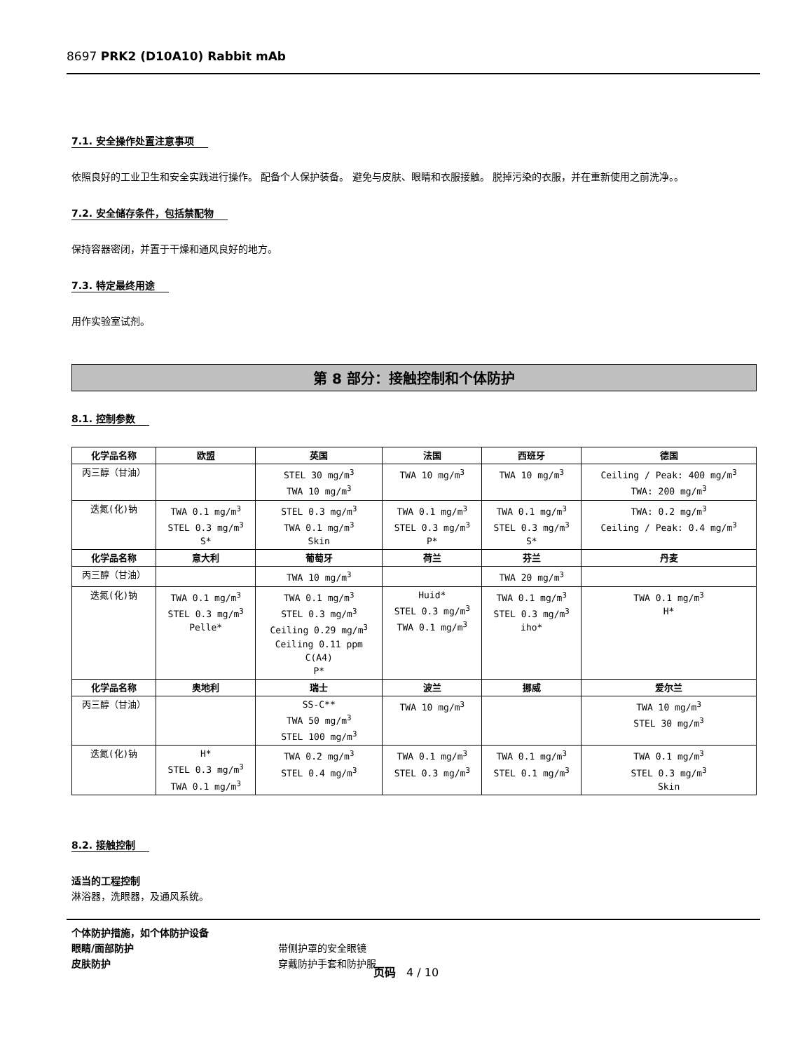8697 PRK2 (D10A10) Rabbit mAb
7.1. 安全操作处置注意事项
依照良好的工业卫生和安全实践进行操作。 配备个人保护装备。 避免与皮肤、眼睛和衣服接触。 脱掉污染的衣服，并在重新使用之前洗净。。
7.2. 安全储存条件，包括禁配物
保持容器密闭，并置于干燥和通风良好的地方。
7.3. 特定最终用途
用作实验室试剂。
第 8 部分：接触控制和个体防护
8.1. 控制参数
| 化学品名称 | 欧盟 | 英国 | 法国 | 西班牙 | 德国 |
| --- | --- | --- | --- | --- | --- |
| 丙三醇（甘油） | | STEL 30 mg/m<sup>3</sup> TWA 10 mg/m<sup>3</sup> | TWA 10 mg/m<sup>3</sup> | TWA 10 mg/m<sup>3</sup> | Ceiling / Peak: 400 mg/m<sup>3</sup> TWA: 200 mg/m<sup>3</sup> |
| 迭氮(化)钠 | TWA 0.1 mg/m<sup>3</sup> STEL 0.3 mg/m<sup>3</sup> S* | STEL 0.3 mg/m<sup>3</sup> TWA 0.1 mg/m<sup>3</sup> Skin | TWA 0.1 mg/m<sup>3</sup> STEL 0.3 mg/m<sup>3</sup> P* | TWA 0.1 mg/m<sup>3</sup> STEL 0.3 mg/m<sup>3</sup> S* | TWA: 0.2 mg/m<sup>3</sup> Ceiling / Peak: 0.4 mg/m<sup>3</sup> |
| 化学品名称 | 意大利 | 葡萄牙 | 荷兰 | 芬兰 | 丹麦 |
| 丙三醇（甘油） | | TWA 10 mg/m<sup>3</sup> | | TWA 20 mg/m<sup>3</sup> | |
| 迭氮(化)钠 | TWA 0.1 mg/m<sup>3</sup> STEL 0.3 mg/m<sup>3</sup> Pelle* | TWA 0.1 mg/m<sup>3</sup> STEL 0.3 mg/m<sup>3</sup> Ceiling 0.29 mg/m<sup>3</sup> Ceiling 0.11 ppm C(A4) P* | Huid* STEL 0.3 mg/m<sup>3</sup> TWA 0.1 mg/m<sup>3</sup> | TWA 0.1 mg/m<sup>3</sup> STEL 0.3 mg/m<sup>3</sup> iho* | TWA 0.1 mg/m<sup>3</sup> H* |
| 化学品名称 | 奥地利 | 瑞士 | 波兰 | 挪威 | 爱尔兰 |
| 丙三醇（甘油） | | SS-C** TWA 50 mg/m<sup>3</sup> STEL 100 mg/m<sup>3</sup> | TWA 10 mg/m<sup>3</sup> | | TWA 10 mg/m<sup>3</sup> STEL 30 mg/m<sup>3</sup> |
| 迭氮(化)钠 | H* STEL 0.3 mg/m<sup>3</sup> TWA 0.1 mg/m<sup>3</sup> | TWA 0.2 mg/m<sup>3</sup> STEL 0.4 mg/m<sup>3</sup> | TWA 0.1 mg/m<sup>3</sup> STEL 0.3 mg/m<sup>3</sup> | TWA 0.1 mg/m<sup>3</sup> STEL 0.1 mg/m<sup>3</sup> | TWA 0.1 mg/m<sup>3</sup> STEL 0.3 mg/m<sup>3</sup> Skin |
8.2. 接触控制
适当的工程控制
淋浴器，洗眼器，及通风系统。
个体防护措施，如个体防护设备
眼睛/面部防护 带侧护罩的安全眼镜
皮肤防护 穿戴防护手套和防护服
页码 4 / 10